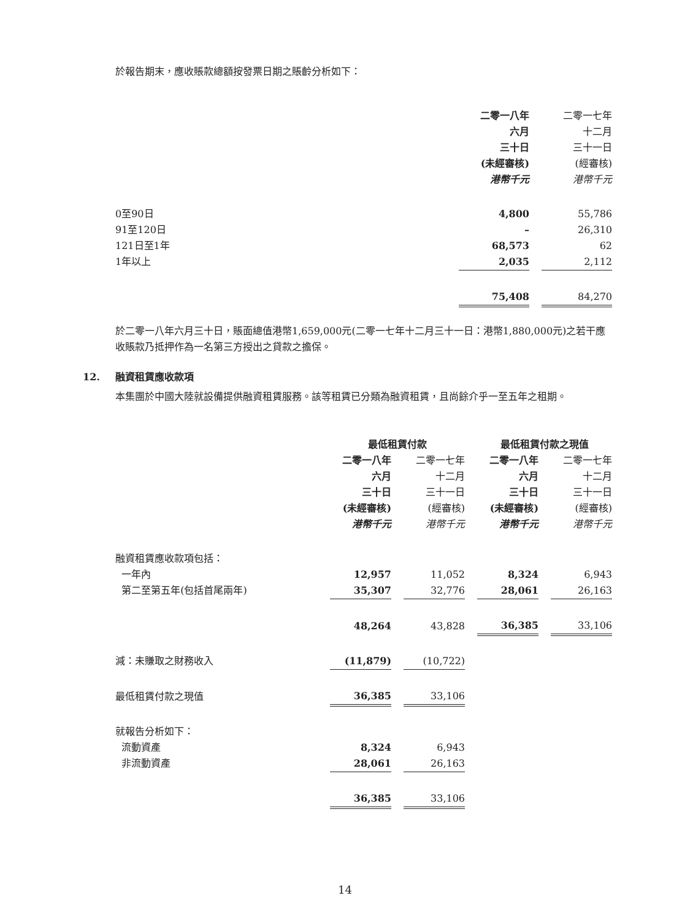於報告期末，應收賬款總額按發票日期之賬齡分析如下：
| | 二零一八年 六月 三十日 (未經審核) 港幣千元 | | 二零一七年 十二月 三十一日 (經審核) 港幣千元 |
| 0至90日 | 4,800 | | 55,786 |
| 91至120日 | – | | 26,310 |
| 121日至1年 | 68,573 | | 62 |
| 1年以上 | 2,035 | | 2,112 |
| | 75,408 | | 84,270 |
於二零一八年六月三十日，賬面總值港幣1,659,000元(二零一七年十二月三十一日：港幣1,880,000元)之若干應收賬款乃抵押作為一名第三方授出之貸款之擔保。
12. 融資租賃應收款項
本集團於中國大陸就設備提供融資租賃服務。該等租賃已分類為融資租賃，且尚餘介乎一至五年之租期。
| | 最低租賃付款 | | | | 最低租賃付款之現值 | | |
| | 二零一八年 六月 三十日 (未經審核) 港幣千元 | | 二零一七年 十二月 三十一日 (經審核) 港幣千元 | | 二零一八年 六月 三十日 (未經審核) 港幣千元 | | 二零一七年 十二月 三十一日 (經審核) 港幣千元 |
| 融資租賃應收款項包括： | | | | | | | |
| 一年內 | 12,957 | | 11,052 | | 8,324 | | 6,943 |
| 第二至第五年(包括首尾兩年) | 35,307 | | 32,776 | | 28,061 | | 26,163 |
| | 48,264 | | 43,828 | | 36,385 | | 33,106 |
| 減：未賺取之財務收入 | (11,879) | | (10,722) | | | | |
| 最低租賃付款之現值 | 36,385 | | 33,106 | | | | |
| 就報告分析如下： | | | | | | | |
| 流動資產 | 8,324 | | 6,943 | | | | |
| 非流動資產 | 28,061 | | 26,163 | | | | |
| | 36,385 | | 33,106 | | | | |
14